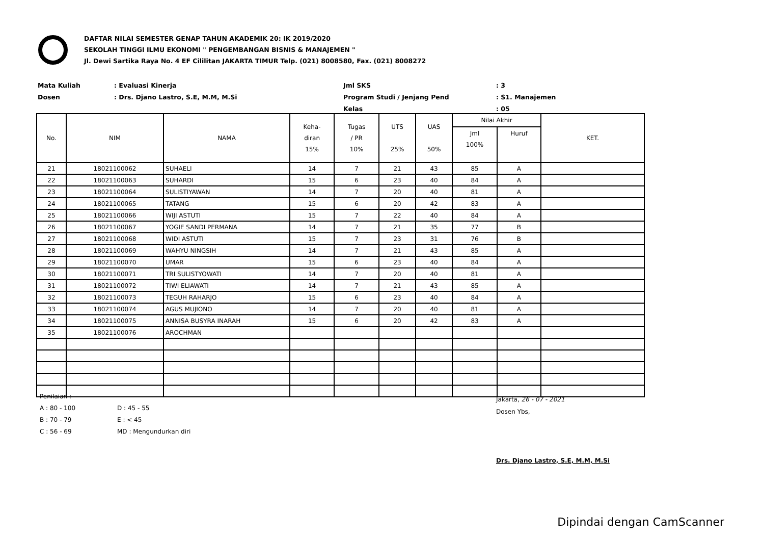DAFTAR NILAI SEMESTER GENAP TAHUN AKADEMIK 20: IK 2019/2020
SEKOLAH TINGGI ILMU EKONOMI " PENGEMBANGAN BISNIS & MANAJEMEN "
Jl. Dewi Sartika Raya No. 4 EF Cililitan JAKARTA TIMUR Telp. (021) 8008580, Fax. (021) 8008272
Mata Kuliah
: Evaluasi Kinerja
Jml SKS
: 3
Dosen
: Drs. Djano Lastro, S.E, M.M, M.Si
Program Studi / Jenjang Pend
: S1. Manajemen
Kelas
: 05
| No. | NIM | NAMA | Keha- diran 15% | Tugas / PR 10% | UTS 25% | UAS 50% | Nilai Akhir | | KET. |
| --- | --- | --- | --- | --- | --- | --- | --- | --- | --- |
| | | | | | | | Jml 100% | Huruf | |
| 21 | 18021100062 | SUHAELI | 14 | 7 | 21 | 43 | 85 | A | |
| 22 | 18021100063 | SUHARDI | 15 | 6 | 23 | 40 | 84 | A | |
| 23 | 18021100064 | SULISTIYAWAN | 14 | 7 | 20 | 40 | 81 | A | |
| 24 | 18021100065 | TATANG | 15 | 6 | 20 | 42 | 83 | A | |
| 25 | 18021100066 | WIJI ASTUTI | 15 | 7 | 22 | 40 | 84 | A | |
| 26 | 18021100067 | YOGIE SANDI PERMANA | 14 | 7 | 21 | 35 | 77 | B | |
| 27 | 18021100068 | WIDI ASTUTI | 15 | 7 | 23 | 31 | 76 | B | |
| 28 | 18021100069 | WAHYU NINGSIH | 14 | 7 | 21 | 43 | 85 | A | |
| 29 | 18021100070 | UMAR | 15 | 6 | 23 | 40 | 84 | A | |
| 30 | 18021100071 | TRI SULISTYOWATI | 14 | 7 | 20 | 40 | 81 | A | |
| 31 | 18021100072 | TIWI ELIAWATI | 14 | 7 | 21 | 43 | 85 | A | |
| 32 | 18021100073 | TEGUH RAHARJO | 15 | 6 | 23 | 40 | 84 | A | |
| 33 | 18021100074 | AGUS MUJIONO | 14 | 7 | 20 | 40 | 81 | A | |
| 34 | 18021100075 | ANNISA BUSYRA INARAH | 15 | 6 | 20 | 42 | 83 | A | |
| 35 | 18021100076 | AROCHMAN | | | | | | | |
Penilaian :
A : 80 - 100
D : 45 - 55
B : 70 - 79
E : < 45
C : 56 - 69
MD : Mengundurkan diri
Jakarta, 26 - 07 - 2021
Dosen Ybs,
Drs. Djano Lastro, S.E, M.M, M.Si
Dipindai dengan CamScanner